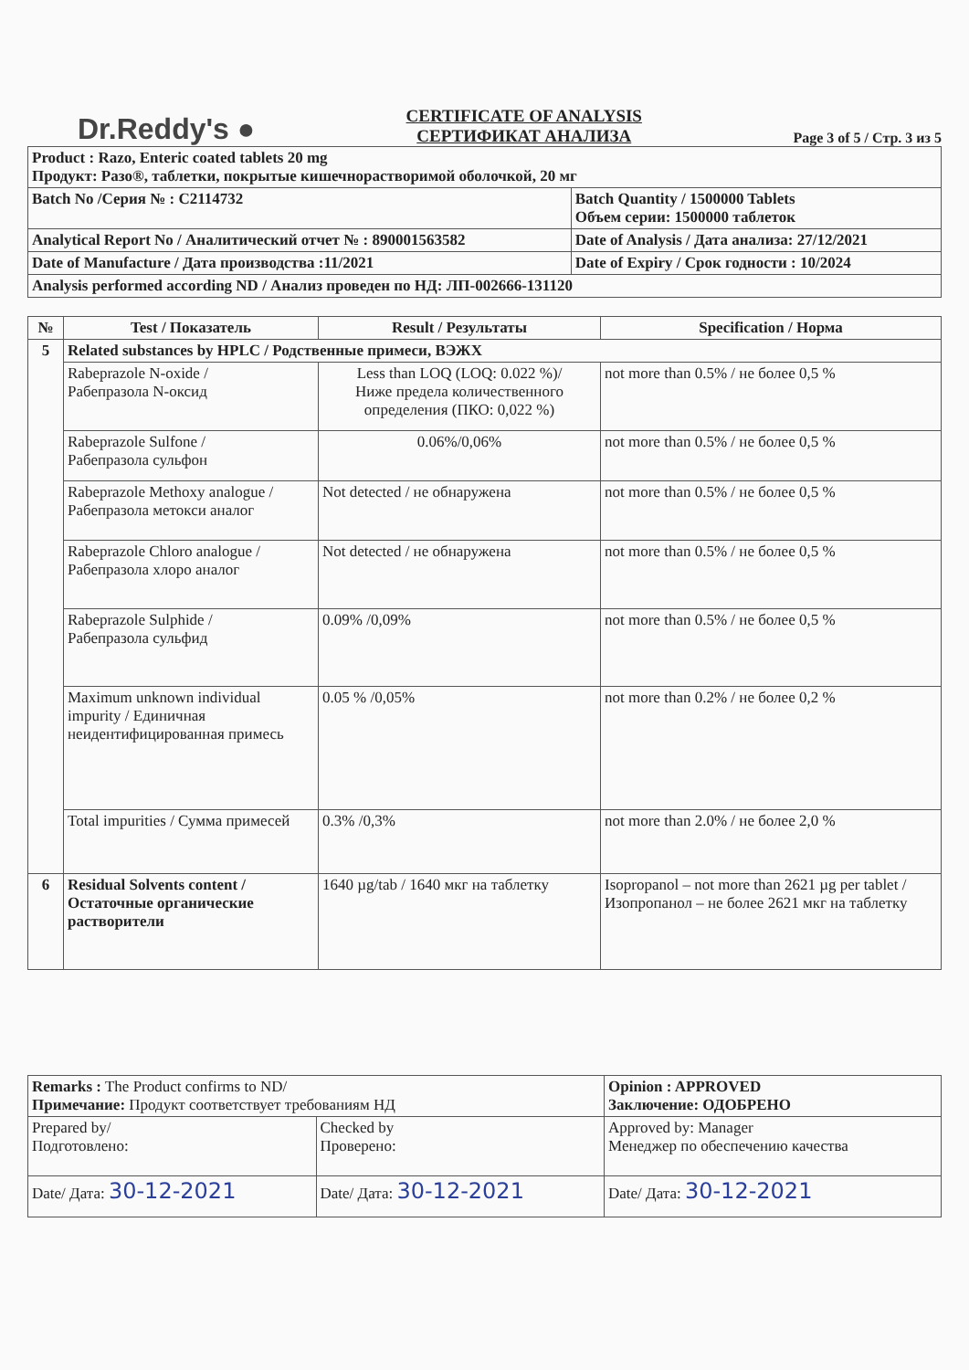Dr.Reddy's ●
CERTIFICATE OF ANALYSIS
СЕРТИФИКАТ АНАЛИЗА
Page 3 of 5 / Стр. 3 из 5
| Product : Razo, Enteric coated tablets 20 mg Продукт: Разо®, таблетки, покрытые кишечнорастворимой оболочкой, 20 мг | |
| Batch No /Серия № : C2114732 | Batch Quantity / 1500000 Tablets Объем серии: 1500000 таблеток |
| Analytical Report No / Аналитический отчет № : 890001563582 | Date of Analysis / Дата анализа: 27/12/2021 |
| Date of Manufacture / Дата производства :11/2021 | Date of Expiry / Срок годности : 10/2024 |
| Analysis performed according ND / Анализ проведен по НД: ЛП-002666-131120 | |
| № | Test / Показатель | Result / Результаты | Specification / Норма |
| --- | --- | --- | --- |
| 5 | Related substances by HPLC / Родственные примеси, ВЭЖХ | | |
| | Rabeprazole N-oxide / Рабепразола N-оксид | Less than LOQ (LOQ: 0.022 %)/ Ниже предела количественного определения (ПКО: 0,022 %) | not more than 0.5% / не более 0,5 % |
| | Rabeprazole Sulfone / Рабепразола сульфон | 0.06%/0,06% | not more than 0.5% / не более 0,5 % |
| | Rabeprazole Methoxy analogue / Рабепразола метокси аналог | Not detected / не обнаружена | not more than 0.5% / не более 0,5 % |
| | Rabeprazole Chloro analogue / Рабепразола хлоро аналог | Not detected / не обнаружена | not more than 0.5% / не более 0,5 % |
| | Rabeprazole Sulphide / Рабепразола сульфид | 0.09% /0,09% | not more than 0.5% / не более 0,5 % |
| | Maximum unknown individual impurity / Единичная неидентифицированная примесь | 0.05 % /0,05% | not more than 0.2% / не более 0,2 % |
| | Total impurities / Сумма примесей | 0.3% /0,3% | not more than 2.0% / не более 2,0 % |
| 6 | Residual Solvents content / Остаточные органические растворители | 1640 µg/tab / 1640 мкг на таблетку | Isopropanol – not more than 2621 µg per tablet / Изопропанол – не более 2621 мкг на таблетку |
| Remarks : The Product confirms to ND/ Примечание: Продукт соответствует требованиям НД | | Opinion : APPROVED Заключение: ОДОБРЕНО |
| Prepared by/ Подготовлено: | Checked by Проверено: | Approved by: Manager Менеджер по обеспечению качества |
| Date/ Дата: 30-12-2021 | Date/ Дата: 30-12-2021 | Date/ Дата: 30-12-2021 |